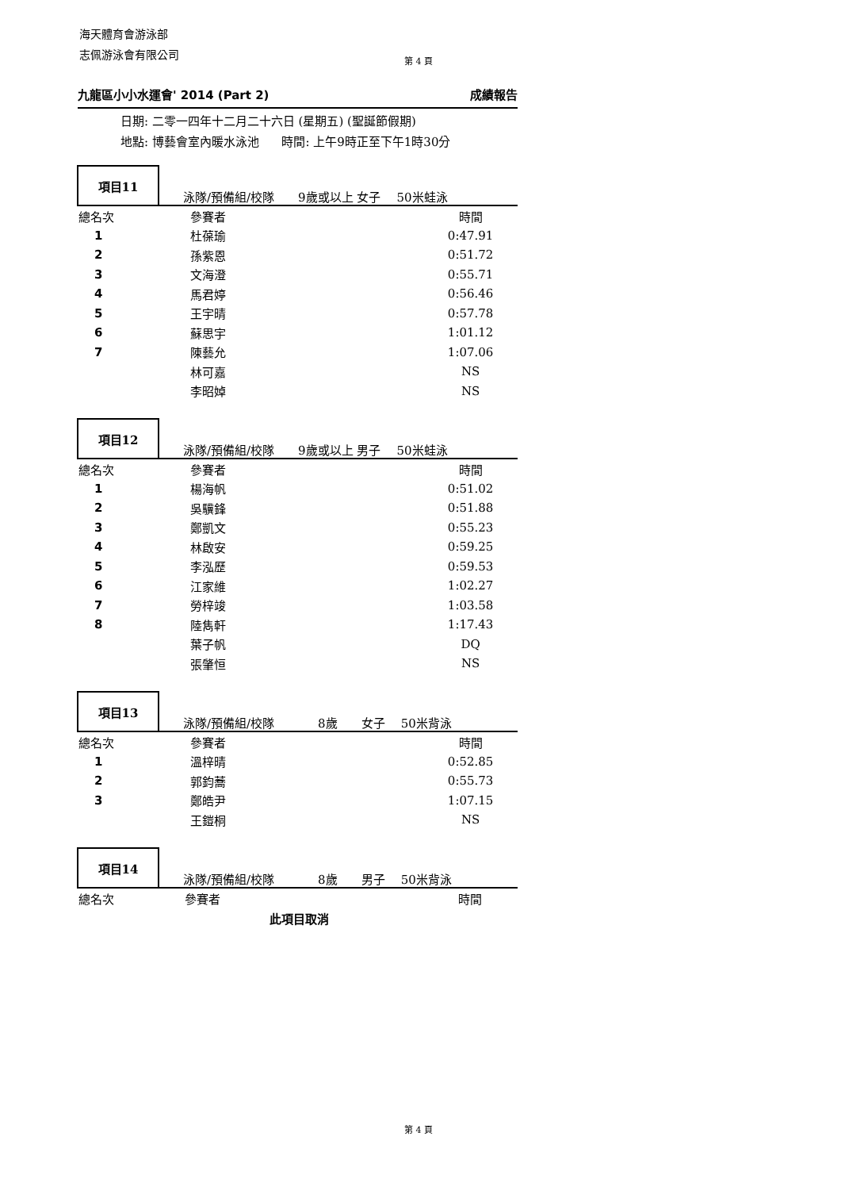海天體育會游泳部
志佩游泳會有限公司
第 4 頁
九龍區小小水運會' 2014 (Part 2) 成績報告
日期: 二零一四年十二月二十六日 (星期五) (聖誕節假期)
地點: 博藝會室內暖水泳池 時間: 上午9時正至下午1時30分
項目11
泳隊/預備組/校隊 9歲或以上 女子 50米蛙泳
| 總名次 | 參賽者 | 時間 | |
| 1 | 杜葆瑜 | 0:47.91 | |
| 2 | 孫紫恩 | 0:51.72 | |
| 3 | 文海澄 | 0:55.71 | |
| 4 | 馬君婷 | 0:56.46 | |
| 5 | 王宇晴 | 0:57.78 | |
| 6 | 蘇思宇 | 1:01.12 | |
| 7 | 陳藝允 | 1:07.06 | |
| | 林可嘉 | NS | |
| | 李昭婥 | NS | |
項目12
泳隊/預備組/校隊 9歲或以上 男子 50米蛙泳
| 總名次 | 參賽者 | 時間 | |
| 1 | 楊海帆 | 0:51.02 | |
| 2 | 吳驥鋒 | 0:51.88 | |
| 3 | 鄭凱文 | 0:55.23 | |
| 4 | 林啟安 | 0:59.25 | |
| 5 | 李泓歷 | 0:59.53 | |
| 6 | 江家維 | 1:02.27 | |
| 7 | 勞梓竣 | 1:03.58 | |
| 8 | 陸雋軒 | 1:17.43 | |
| | 葉子帆 | DQ | |
| | 張肇恒 | NS | |
項目13
泳隊/預備組/校隊 8歲 女子 50米背泳
| 總名次 | 參賽者 | 時間 | |
| 1 | 溫梓晴 | 0:52.85 | |
| 2 | 郭鈞蕎 | 0:55.73 | |
| 3 | 鄭皓尹 | 1:07.15 | |
| | 王鎧桐 | NS | |
項目14
泳隊/預備組/校隊 8歲 男子 50米背泳
| 總名次 | 參賽者 | 時間 | |
此項目取消
第 4 頁